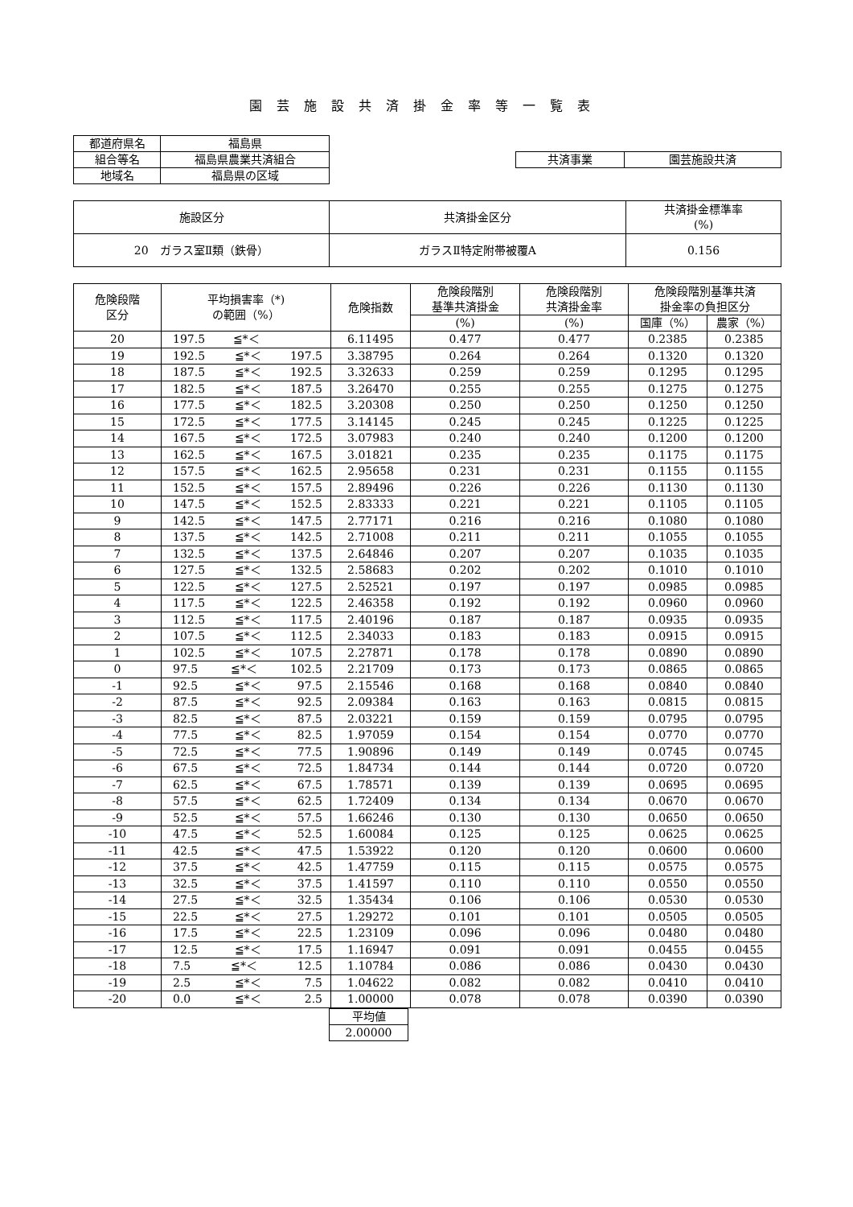園芸施設共済掛金率等一覧表
| 都道府県名 | 福島県 |
| 組合等名 | 福島県農業共済組合 |
| 地域名 | 福島県の区域 |
| 共済事業 | 園芸施設共済 |
| 施設区分 | 共済掛金区分 | 共済掛金標準率 (%) |
| --- | --- | --- |
| 20 ガラス室Ⅱ類（鉄骨） | ガラスⅡ特定附帯被覆A | 0.156 |
| 危険段階 区分 | 平均損害率（*) の範囲（%） | 危険指数 | 危険段階別 基準共済掛金 | 危険段階別 共済掛金率 | 危険段階別基準共済 掛金率の負担区分 | |
| --- | --- | --- | --- | --- | --- | --- |
| | | | (%) | (%) | 国庫（%） | 農家（%） |
| 20 | 197.5 ≦*＜ | 6.11495 | 0.477 | 0.477 | 0.2385 | 0.2385 |
| 19 | 192.5 ≦*＜ 197.5 | 3.38795 | 0.264 | 0.264 | 0.1320 | 0.1320 |
| 18 | 187.5 ≦*＜ 192.5 | 3.32633 | 0.259 | 0.259 | 0.1295 | 0.1295 |
| 17 | 182.5 ≦*＜ 187.5 | 3.26470 | 0.255 | 0.255 | 0.1275 | 0.1275 |
| 16 | 177.5 ≦*＜ 182.5 | 3.20308 | 0.250 | 0.250 | 0.1250 | 0.1250 |
| 15 | 172.5 ≦*＜ 177.5 | 3.14145 | 0.245 | 0.245 | 0.1225 | 0.1225 |
| 14 | 167.5 ≦*＜ 172.5 | 3.07983 | 0.240 | 0.240 | 0.1200 | 0.1200 |
| 13 | 162.5 ≦*＜ 167.5 | 3.01821 | 0.235 | 0.235 | 0.1175 | 0.1175 |
| 12 | 157.5 ≦*＜ 162.5 | 2.95658 | 0.231 | 0.231 | 0.1155 | 0.1155 |
| 11 | 152.5 ≦*＜ 157.5 | 2.89496 | 0.226 | 0.226 | 0.1130 | 0.1130 |
| 10 | 147.5 ≦*＜ 152.5 | 2.83333 | 0.221 | 0.221 | 0.1105 | 0.1105 |
| 9 | 142.5 ≦*＜ 147.5 | 2.77171 | 0.216 | 0.216 | 0.1080 | 0.1080 |
| 8 | 137.5 ≦*＜ 142.5 | 2.71008 | 0.211 | 0.211 | 0.1055 | 0.1055 |
| 7 | 132.5 ≦*＜ 137.5 | 2.64846 | 0.207 | 0.207 | 0.1035 | 0.1035 |
| 6 | 127.5 ≦*＜ 132.5 | 2.58683 | 0.202 | 0.202 | 0.1010 | 0.1010 |
| 5 | 122.5 ≦*＜ 127.5 | 2.52521 | 0.197 | 0.197 | 0.0985 | 0.0985 |
| 4 | 117.5 ≦*＜ 122.5 | 2.46358 | 0.192 | 0.192 | 0.0960 | 0.0960 |
| 3 | 112.5 ≦*＜ 117.5 | 2.40196 | 0.187 | 0.187 | 0.0935 | 0.0935 |
| 2 | 107.5 ≦*＜ 112.5 | 2.34033 | 0.183 | 0.183 | 0.0915 | 0.0915 |
| 1 | 102.5 ≦*＜ 107.5 | 2.27871 | 0.178 | 0.178 | 0.0890 | 0.0890 |
| 0 | 97.5 ≦*＜ 102.5 | 2.21709 | 0.173 | 0.173 | 0.0865 | 0.0865 |
| -1 | 92.5 ≦*＜ 97.5 | 2.15546 | 0.168 | 0.168 | 0.0840 | 0.0840 |
| -2 | 87.5 ≦*＜ 92.5 | 2.09384 | 0.163 | 0.163 | 0.0815 | 0.0815 |
| -3 | 82.5 ≦*＜ 87.5 | 2.03221 | 0.159 | 0.159 | 0.0795 | 0.0795 |
| -4 | 77.5 ≦*＜ 82.5 | 1.97059 | 0.154 | 0.154 | 0.0770 | 0.0770 |
| -5 | 72.5 ≦*＜ 77.5 | 1.90896 | 0.149 | 0.149 | 0.0745 | 0.0745 |
| -6 | 67.5 ≦*＜ 72.5 | 1.84734 | 0.144 | 0.144 | 0.0720 | 0.0720 |
| -7 | 62.5 ≦*＜ 67.5 | 1.78571 | 0.139 | 0.139 | 0.0695 | 0.0695 |
| -8 | 57.5 ≦*＜ 62.5 | 1.72409 | 0.134 | 0.134 | 0.0670 | 0.0670 |
| -9 | 52.5 ≦*＜ 57.5 | 1.66246 | 0.130 | 0.130 | 0.0650 | 0.0650 |
| -10 | 47.5 ≦*＜ 52.5 | 1.60084 | 0.125 | 0.125 | 0.0625 | 0.0625 |
| -11 | 42.5 ≦*＜ 47.5 | 1.53922 | 0.120 | 0.120 | 0.0600 | 0.0600 |
| -12 | 37.5 ≦*＜ 42.5 | 1.47759 | 0.115 | 0.115 | 0.0575 | 0.0575 |
| -13 | 32.5 ≦*＜ 37.5 | 1.41597 | 0.110 | 0.110 | 0.0550 | 0.0550 |
| -14 | 27.5 ≦*＜ 32.5 | 1.35434 | 0.106 | 0.106 | 0.0530 | 0.0530 |
| -15 | 22.5 ≦*＜ 27.5 | 1.29272 | 0.101 | 0.101 | 0.0505 | 0.0505 |
| -16 | 17.5 ≦*＜ 22.5 | 1.23109 | 0.096 | 0.096 | 0.0480 | 0.0480 |
| -17 | 12.5 ≦*＜ 17.5 | 1.16947 | 0.091 | 0.091 | 0.0455 | 0.0455 |
| -18 | 7.5 ≦*＜ 12.5 | 1.10784 | 0.086 | 0.086 | 0.0430 | 0.0430 |
| -19 | 2.5 ≦*＜ 7.5 | 1.04622 | 0.082 | 0.082 | 0.0410 | 0.0410 |
| -20 | 0.0 ≦*＜ 2.5 | 1.00000 | 0.078 | 0.078 | 0.0390 | 0.0390 |
| 平均値 |
| 2.00000 |